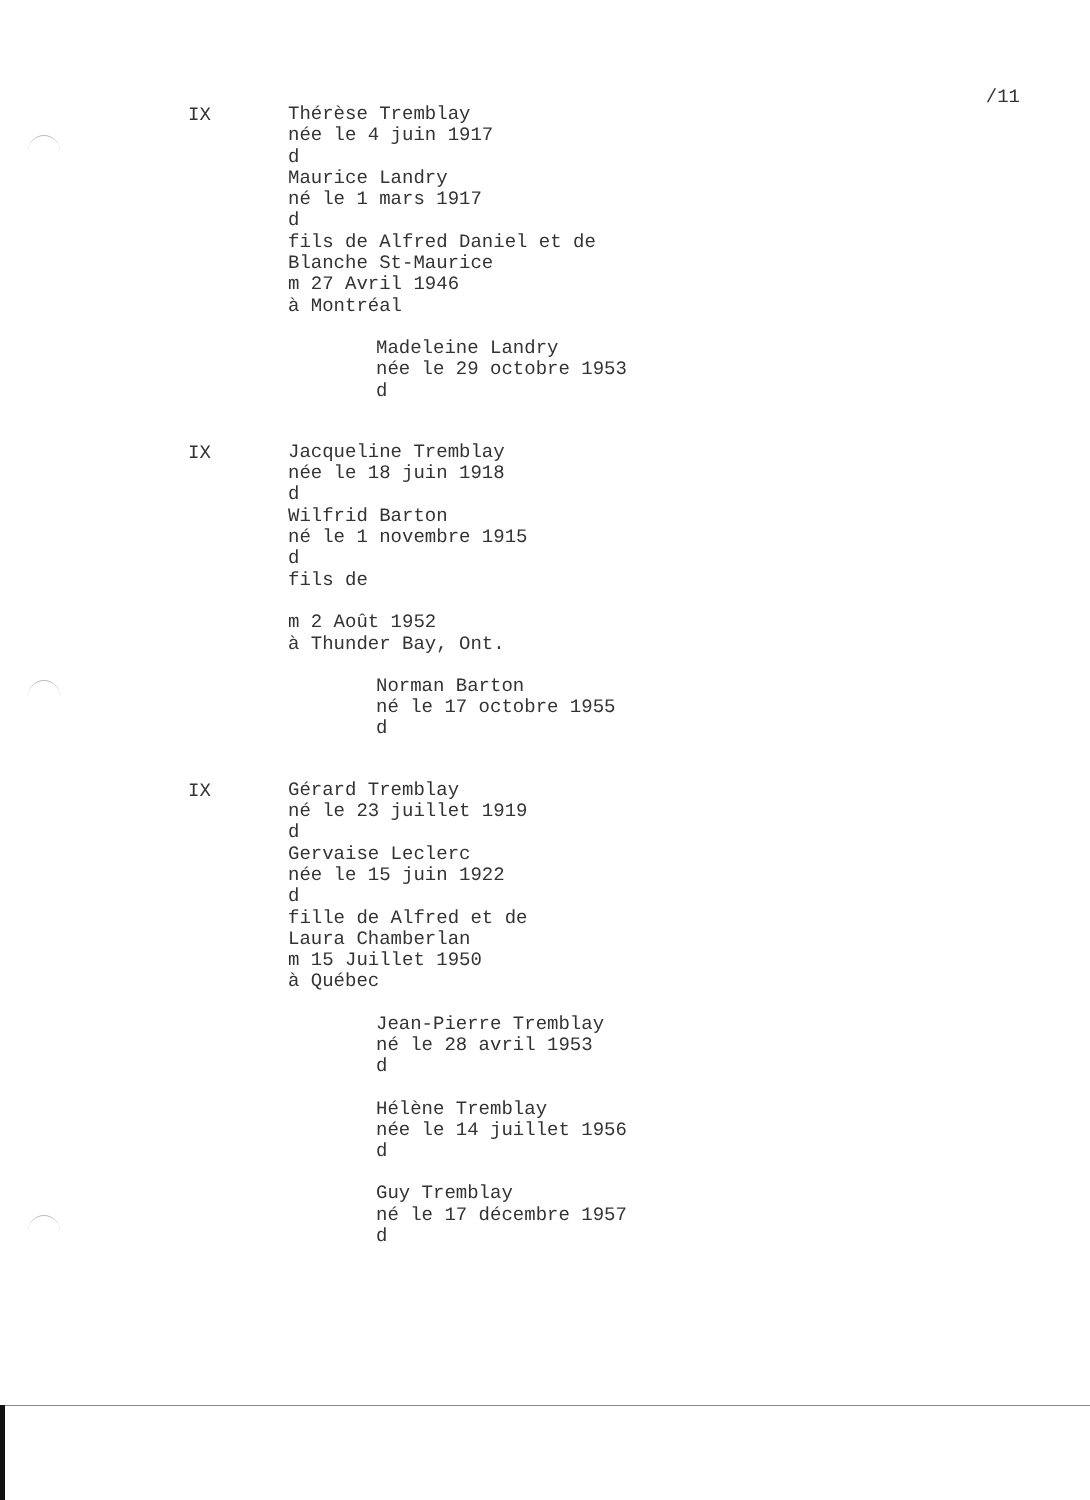/11
IX
Thérèse Tremblay née le 4 juin 1917 d Maurice Landry né le 1 mars 1917 d fils de Alfred Daniel et de Blanche St-Maurice m 27 Avril 1946 à Montréal
Madeleine Landry née le 29 octobre 1953 d
IX
Jacqueline Tremblay née le 18 juin 1918 d Wilfrid Barton né le 1 novembre 1915 d fils de m 2 Août 1952 à Thunder Bay, Ont.
Norman Barton né le 17 octobre 1955 d
IX
Gérard Tremblay né le 23 juillet 1919 d Gervaise Leclerc née le 15 juin 1922 d fille de Alfred et de Laura Chamberlan m 15 Juillet 1950 à Québec
Jean-Pierre Tremblay né le 28 avril 1953 d
Hélène Tremblay née le 14 juillet 1956 d
Guy Tremblay né le 17 décembre 1957 d